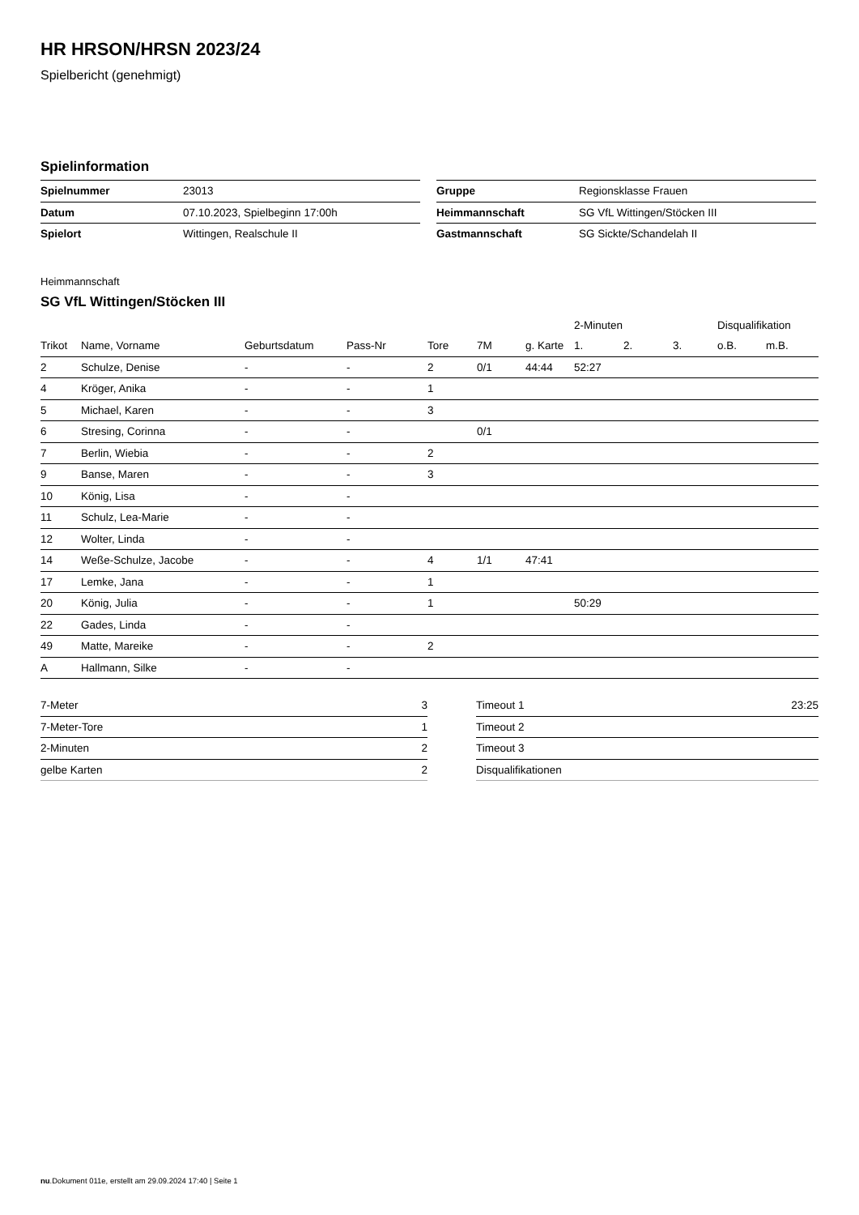HR HRSON/HRSN 2023/24
Spielbericht (genehmigt)
Spielinformation
| Spielnummer | 23013 |
| Datum | 07.10.2023, Spielbeginn 17:00h |
| Spielort | Wittingen, Realschule II |
| Gruppe | Regionsklasse Frauen |
| Heimmannschaft | SG VfL Wittingen/Stöcken III |
| Gastmannschaft | SG Sickte/Schandelah II |
Heimmannschaft
SG VfL Wittingen/Stöcken III
| | | | | | | | 2-Minuten | | | Disqualifikation | |
| --- | --- | --- | --- | --- | --- | --- | --- | --- | --- | --- | --- |
| Trikot | Name, Vorname | Geburtsdatum | Pass-Nr | Tore | 7M | g. Karte | 1. | 2. | 3. | o.B. | m.B. |
| 2 | Schulze, Denise | - | - | 2 | 0/1 | 44:44 | 52:27 | | | | |
| 4 | Kröger, Anika | - | - | 1 | | | | | | | |
| 5 | Michael, Karen | - | - | 3 | | | | | | | |
| 6 | Stresing, Corinna | - | - | | 0/1 | | | | | | |
| 7 | Berlin, Wiebia | - | - | 2 | | | | | | | |
| 9 | Banse, Maren | - | - | 3 | | | | | | | |
| 10 | König, Lisa | - | - | | | | | | | | |
| 11 | Schulz, Lea-Marie | - | - | | | | | | | | |
| 12 | Wolter, Linda | - | - | | | | | | | | |
| 14 | Weße-Schulze, Jacobe | - | - | 4 | 1/1 | 47:41 | | | | | |
| 17 | Lemke, Jana | - | - | 1 | | | | | | | |
| 20 | König, Julia | - | - | 1 | | | 50:29 | | | | |
| 22 | Gades, Linda | - | - | | | | | | | | |
| 49 | Matte, Mareike | - | - | 2 | | | | | | | |
| A | Hallmann, Silke | - | - | | | | | | | | |
| 7-Meter | 3 |
| 7-Meter-Tore | 1 |
| 2-Minuten | 2 |
| gelbe Karten | 2 |
| Timeout 1 | 23:25 |
| Timeout 2 | |
| Timeout 3 | |
| Disqualifikationen | |
nu.Dokument 011e, erstellt am 29.09.2024 17:40 | Seite 1